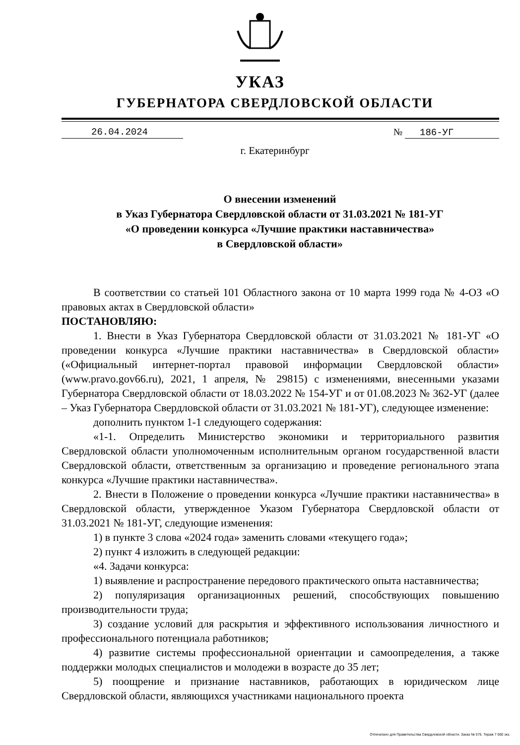УКАЗ
ГУБЕРНАТОРА СВЕРДЛОВСКОЙ ОБЛАСТИ
26.04.2024 № 186-УГ
г. Екатеринбург
О внесении изменений
в Указ Губернатора Свердловской области от 31.03.2021 № 181-УГ
«О проведении конкурса «Лучшие практики наставничества»
в Свердловской области»
В соответствии со статьей 101 Областного закона от 10 марта 1999 года № 4-ОЗ «О правовых актах в Свердловской области»
ПОСТАНОВЛЯЮ:
1. Внести в Указ Губернатора Свердловской области от 31.03.2021 № 181-УГ «О проведении конкурса «Лучшие практики наставничества» в Свердловской области» («Официальный интернет-портал правовой информации Свердловской области» (www.pravo.gov66.ru), 2021, 1 апреля, № 29815) с изменениями, внесенными указами Губернатора Свердловской области от 18.03.2022 № 154-УГ и от 01.08.2023 № 362-УГ (далее – Указ Губернатора Свердловской области от 31.03.2021 № 181-УГ), следующее изменение:
дополнить пунктом 1-1 следующего содержания:
«1-1. Определить Министерство экономики и территориального развития Свердловской области уполномоченным исполнительным органом государственной власти Свердловской области, ответственным за организацию и проведение регионального этапа конкурса «Лучшие практики наставничества».
2. Внести в Положение о проведении конкурса «Лучшие практики наставничества» в Свердловской области, утвержденное Указом Губернатора Свердловской области от 31.03.2021 № 181-УГ, следующие изменения:
1) в пункте 3 слова «2024 года» заменить словами «текущего года»;
2) пункт 4 изложить в следующей редакции:
«4. Задачи конкурса:
1) выявление и распространение передового практического опыта наставничества;
2) популяризация организационных решений, способствующих повышению производительности труда;
3) создание условий для раскрытия и эффективного использования личностного и профессионального потенциала работников;
4) развитие системы профессиональной ориентации и самоопределения, а также поддержки молодых специалистов и молодежи в возрасте до 35 лет;
5) поощрение и признание наставников, работающих в юридическом лице Свердловской области, являющихся участниками национального проекта
Отпечатано для Правительства Свердловской области. Заказ № 575. Тираж 7 000 экз.